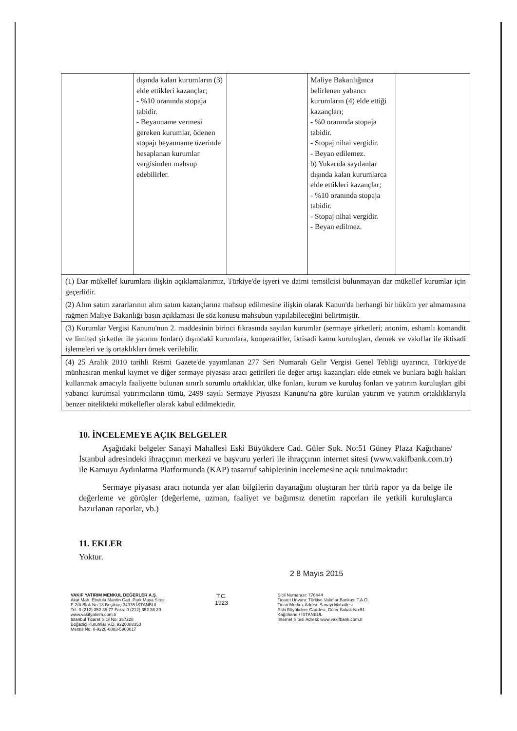| | dışında kalan kurumların (3) elde ettikleri kazançlar; - %10 oranında stopaja tabidir. - Beyanname vermesi gereken kurumlar, ödenen stopajı beyanname üzerinde hesaplanan kurumlar vergisinden mahsup edebilirler. | | Maliye Bakanlığınca belirlenen yabancı kurumların (4) elde ettiği kazançları; - %0 oranında stopaja tabidir. - Stopaj nihai vergidir. - Beyan edilemez. b) Yukarıda sayılanlar dışında kalan kurumlarca elde ettikleri kazançlar; - %10 oranında stopaja tabidir. - Stopaj nihai vergidir. - Beyan edilmez. | |
| (1) Dar mükellef kurumlara ilişkin açıklamalarımız, Türkiye'de işyeri ve daimi temsilcisi bulunmayan dar mükellef kurumlar için geçerlidir. | | | | |
| (2) Alım satım zararlarının alım satım kazançlarına mahsup edilmesine ilişkin olarak Kanun'da herhangi bir hüküm yer almamasına rağmen Maliye Bakanlığı basın açıklaması ile söz konusu mahsubun yapılabileceğini belirtmiştir. | | | | |
| (3) Kurumlar Vergisi Kanunu'nun 2. maddesinin birinci fıkrasında sayılan kurumlar (sermaye şirketleri; anonim, eshamlı komandit ve limited şirketler ile yatırım fonları) dışındaki kurumlara, kooperatifler, iktisadi kamu kuruluşları, dernek ve vakıflar ile iktisadi işlemeleri ve iş ortaklıkları örnek verilebilir. | | | | |
| (4) 25 Aralık 2010 tarihli Resmi Gazete'de yayımlanan 277 Seri Numaralı Gelir Vergisi Genel Tebliği uyarınca, Türkiye'de münhasıran menkul kıymet ve diğer sermaye piyasası aracı getirileri ile değer artışı kazançları elde etmek ve bunlara bağlı hakları kullanmak amacıyla faaliyette bulunan sınırlı sorumlu ortaklıklar, ülke fonları, kurum ve kuruluş fonları ve yatırım kuruluşları gibi yabancı kurumsal yatırımcıların tümü, 2499 sayılı Sermaye Piyasası Kanunu'na göre kurulan yatırım ve yatırım ortaklıklarıyla benzer nitelikteki mükellefler olarak kabul edilmektedir. | | | | |
10. İNCELEMEYE AÇIK BELGELER
Aşağıdaki belgeler Sanayi Mahallesi Eski Büyükdere Cad. Güler Sok. No:51 Güney Plaza Kağıthane/İstanbul adresindeki ihraççının merkezi ve başvuru yerleri ile ihraççının internet sitesi (www.vakifbank.com.tr) ile Kamuyu Aydınlatma Platformunda (KAP) tasarruf sahiplerinin incelemesine açık tutulmaktadır:
Sermaye piyasası aracı notunda yer alan bilgilerin dayanağını oluşturan her türlü rapor ya da belge ile değerleme ve görüşler (değerleme, uzman, faaliyet ve bağımsız denetim raporları ile yetkili kuruluşlarca hazırlanan raporlar, vb.)
11. EKLER
Yoktur.
2 8 Mayıs 2015
VAKIF YATIRIM MENKUL DEĞERLER A.Ş.
Akat Mah. Ebulula Mardin Cad. Park Maya Sitesi
F-2/A Blok No:18 Beşiktaş 34335 İSTANBUL
Tel: 0 (212) 352 35 77 Faks: 0 (212) 352 36 20
www.vakifyatirim.com.tr
İstanbul Ticaret Sicil No: 357228
Boğaziçi Kurumlar V.D. 9220088353
Mersis No: 0-9220-0883-5900017
T.C.
1923
Sicil Numarası: 776444
Ticaret Unvanı: Türkiye Vakıflar Bankası T.A.O.
Ticari Merkez Adresi: Sanayi Mahallesi
Eski Büyükdere Caddesi, Güler Sokak No:51
Kağıthane / İSTANBUL
İnternet Sitesi Adresi: www.vakifbank.com.tr